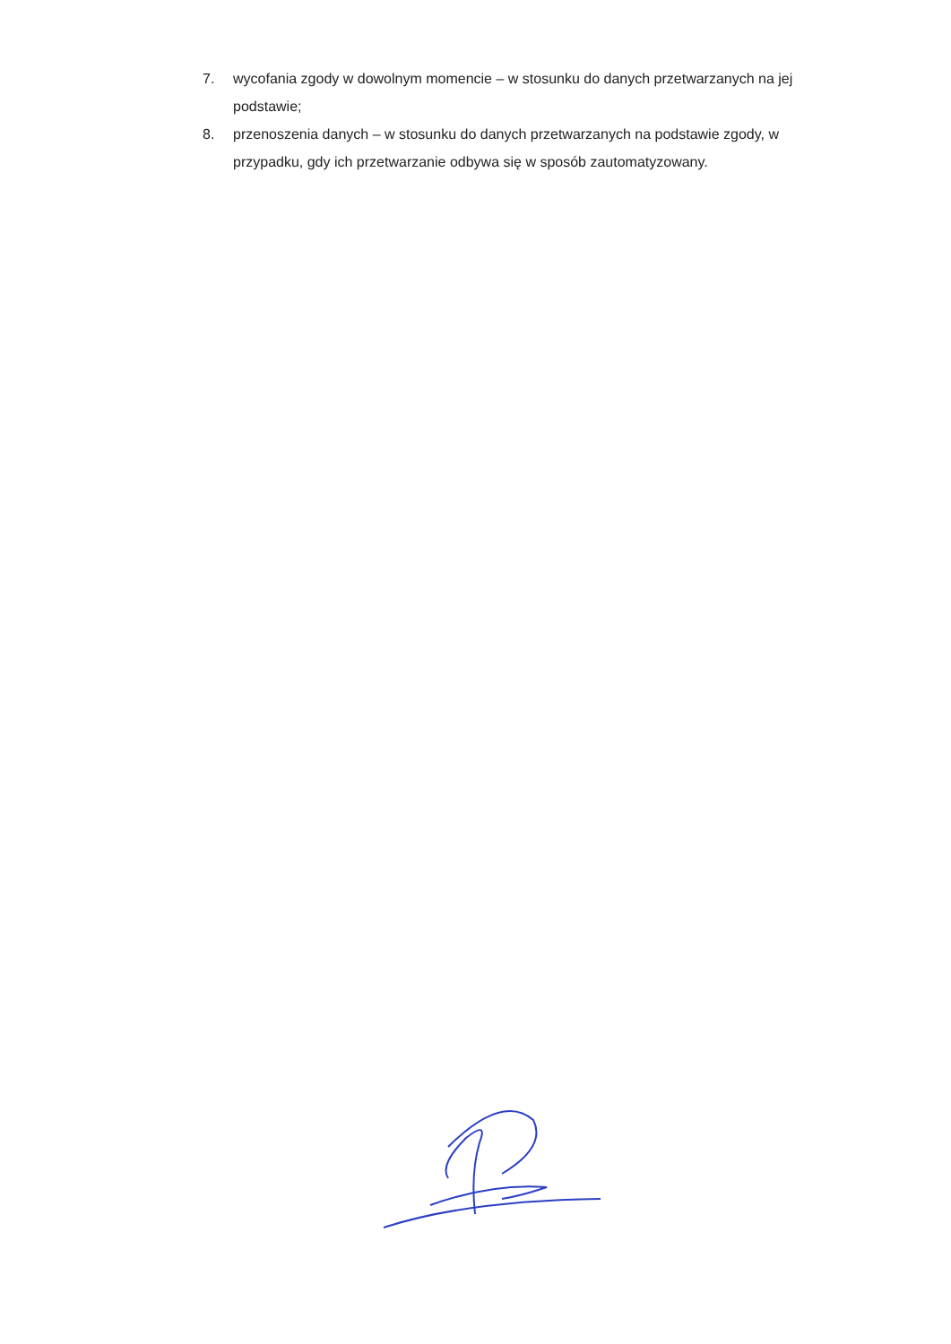7. wycofania zgody w dowolnym momencie – w stosunku do danych przetwarzanych na jej podstawie;
8. przenoszenia danych – w stosunku do danych przetwarzanych na podstawie zgody, w przypadku, gdy ich przetwarzanie odbywa się w sposób zautomatyzowany.